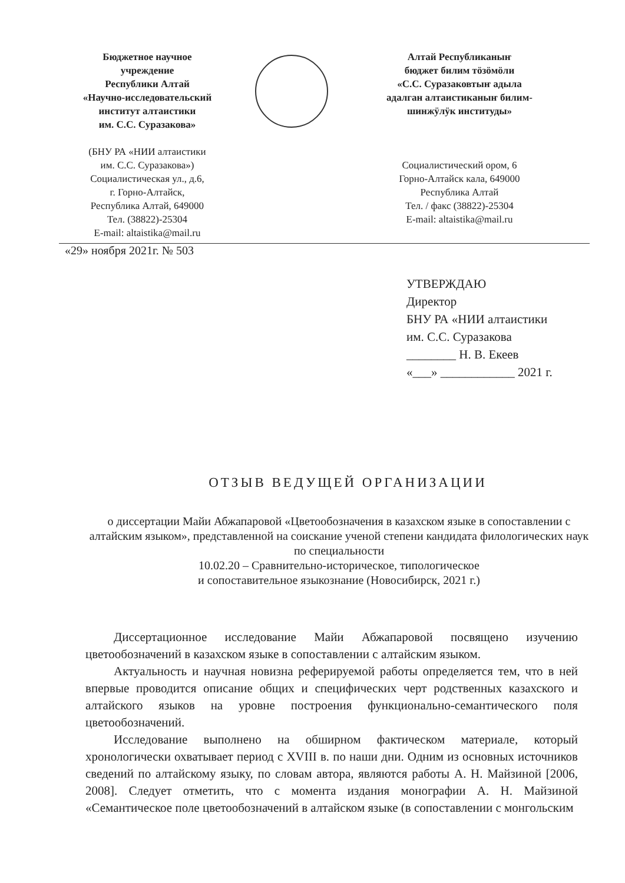Бюджетное научное
учреждение
Республики Алтай
«Научно-исследовательский
институт алтаистики
им. С.С. Суразакова»
(БНУ РА «НИИ алтаистики
им. С.С. Суразакова»)
Социалистическая ул., д.6,
г. Горно-Алтайск,
Республика Алтай, 649000
Тел. (38822)-25304
E-mail: altaistika@mail.ru
Алтай Республиканыҥ
бюджет билим тӧзӧмӧли
«С.С. Суразаковтыҥ адыла
адалган алтаистиканыҥ билим-
шинжӱлӱк институды»
Социалистический ором, 6
Горно-Алтайск кала, 649000
Республика Алтай
Тел. / факс (38822)-25304
E-mail: altaistika@mail.ru
«29» ноября 2021г. № 503
УТВЕРЖДАЮ
Директор
БНУ РА «НИИ алтаистики
им. С.С. Суразакова
________ Н. В. Екеев
«___» ____________ 2021 г.
ОТЗЫВ ВЕДУЩЕЙ ОРГАНИЗАЦИИ
о диссертации Майи Абжапаровой «Цветообозначения в казахском языке в сопоставлении с алтайским языком», представленной на соискание ученой степени кандидата филологических наук по специальности
10.02.20 – Сравнительно-историческое, типологическое
и сопоставительное языкознание (Новосибирск, 2021 г.)
Диссертационное исследование Майи Абжапаровой посвящено изучению цветообозначений в казахском языке в сопоставлении с алтайским языком.
Актуальность и научная новизна реферируемой работы определяется тем, что в ней впервые проводится описание общих и специфических черт родственных казахского и алтайского языков на уровне построения функционально-семантического поля цветообозначений.
Исследование выполнено на обширном фактическом материале, который хронологически охватывает период с XVIII в. по наши дни. Одним из основных источников сведений по алтайскому языку, по словам автора, являются работы А. Н. Майзиной [2006, 2008]. Следует отметить, что с момента издания монографии А. Н. Майзиной «Семантическое поле цветообозначений в алтайском языке (в сопоставлении с монгольским